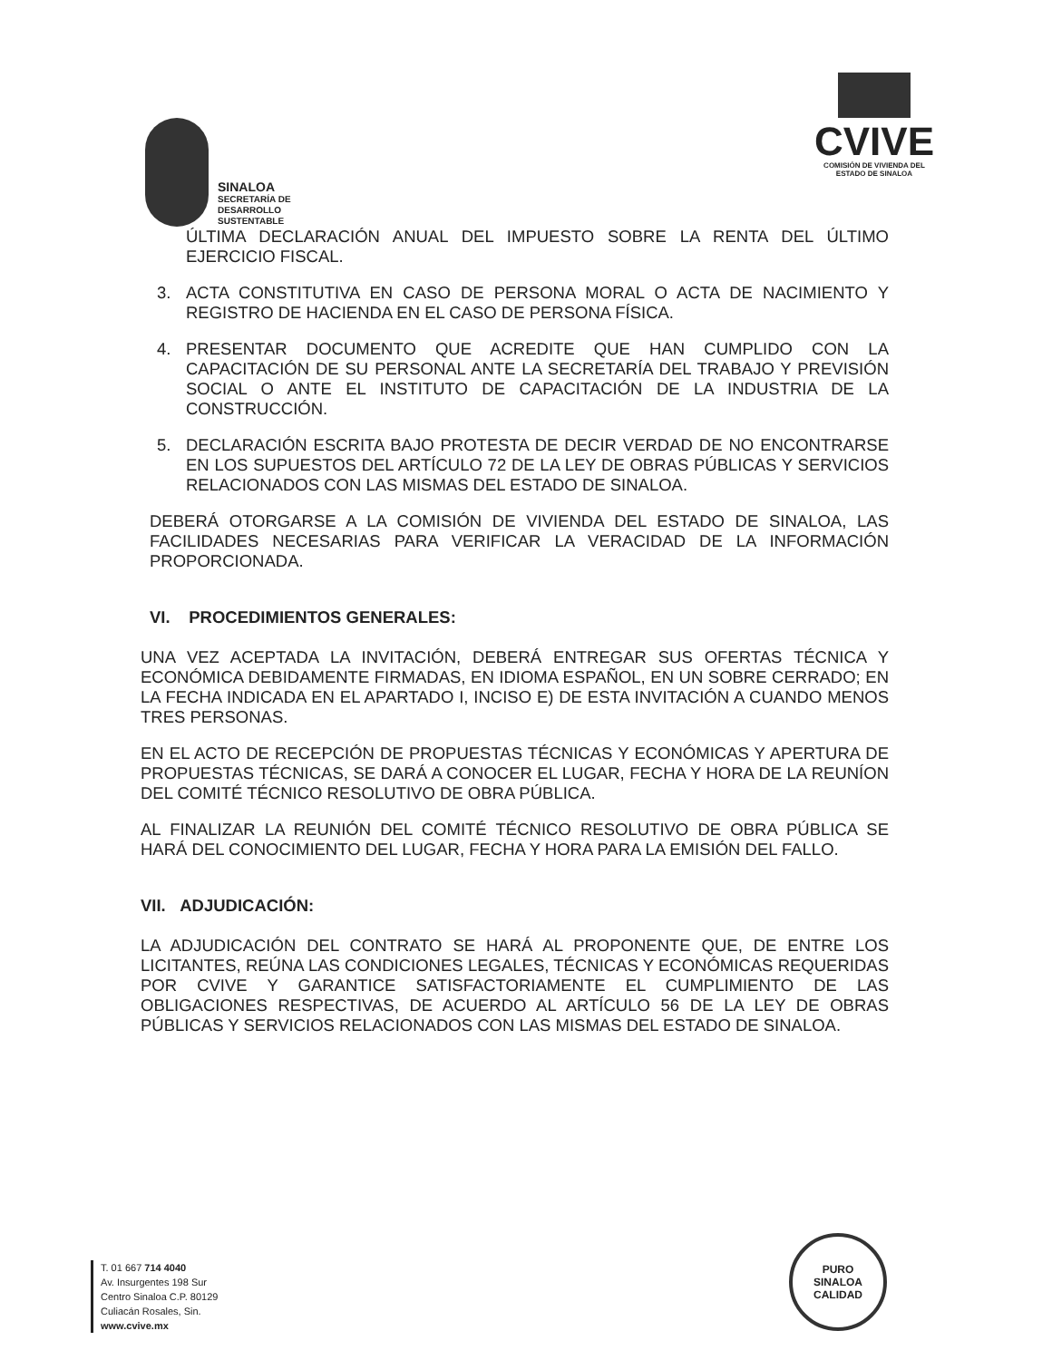SINALOA
SECRETARÍA DE
DESARROLLO
SUSTENTABLE
CVIVE
COMISIÓN DE VIVIENDA DEL
ESTADO DE SINALOA
ÚLTIMA DECLARACIÓN ANUAL DEL IMPUESTO SOBRE LA RENTA DEL ÚLTIMO EJERCICIO FISCAL.
3. ACTA CONSTITUTIVA EN CASO DE PERSONA MORAL O ACTA DE NACIMIENTO Y REGISTRO DE HACIENDA EN EL CASO DE PERSONA FÍSICA.
4. PRESENTAR DOCUMENTO QUE ACREDITE QUE HAN CUMPLIDO CON LA CAPACITACIÓN DE SU PERSONAL ANTE LA SECRETARÍA DEL TRABAJO Y PREVISIÓN SOCIAL O ANTE EL INSTITUTO DE CAPACITACIÓN DE LA INDUSTRIA DE LA CONSTRUCCIÓN.
5. DECLARACIÓN ESCRITA BAJO PROTESTA DE DECIR VERDAD DE NO ENCONTRARSE EN LOS SUPUESTOS DEL ARTÍCULO 72 DE LA LEY DE OBRAS PÚBLICAS Y SERVICIOS RELACIONADOS CON LAS MISMAS DEL ESTADO DE SINALOA.
DEBERÁ OTORGARSE A LA COMISIÓN DE VIVIENDA DEL ESTADO DE SINALOA, LAS FACILIDADES NECESARIAS PARA VERIFICAR LA VERACIDAD DE LA INFORMACIÓN PROPORCIONADA.
VI. PROCEDIMIENTOS GENERALES:
UNA VEZ ACEPTADA LA INVITACIÓN, DEBERÁ ENTREGAR SUS OFERTAS TÉCNICA Y ECONÓMICA DEBIDAMENTE FIRMADAS, EN IDIOMA ESPAÑOL, EN UN SOBRE CERRADO; EN LA FECHA INDICADA EN EL APARTADO I, INCISO E) DE ESTA INVITACIÓN A CUANDO MENOS TRES PERSONAS.
EN EL ACTO DE RECEPCIÓN DE PROPUESTAS TÉCNICAS Y ECONÓMICAS Y APERTURA DE PROPUESTAS TÉCNICAS, SE DARÁ A CONOCER EL LUGAR, FECHA Y HORA DE LA REUNÍON DEL COMITÉ TÉCNICO RESOLUTIVO DE OBRA PÚBLICA.
AL FINALIZAR LA REUNIÓN DEL COMITÉ TÉCNICO RESOLUTIVO DE OBRA PÚBLICA SE HARÁ DEL CONOCIMIENTO DEL LUGAR, FECHA Y HORA PARA LA EMISIÓN DEL FALLO.
VII. ADJUDICACIÓN:
LA ADJUDICACIÓN DEL CONTRATO SE HARÁ AL PROPONENTE QUE, DE ENTRE LOS LICITANTES, REÚNA LAS CONDICIONES LEGALES, TÉCNICAS Y ECONÓMICAS REQUERIDAS POR CVIVE Y GARANTICE SATISFACTORIAMENTE EL CUMPLIMIENTO DE LAS OBLIGACIONES RESPECTIVAS, DE ACUERDO AL ARTÍCULO 56 DE LA LEY DE OBRAS PÚBLICAS Y SERVICIOS RELACIONADOS CON LAS MISMAS DEL ESTADO DE SINALOA.
T. 01 667 714 4040
Av. Insurgentes 198 Sur
Centro Sinaloa C.P. 80129
Culiacán Rosales, Sin.
www.cvive.mx
PURO
SINALOA
CALIDAD